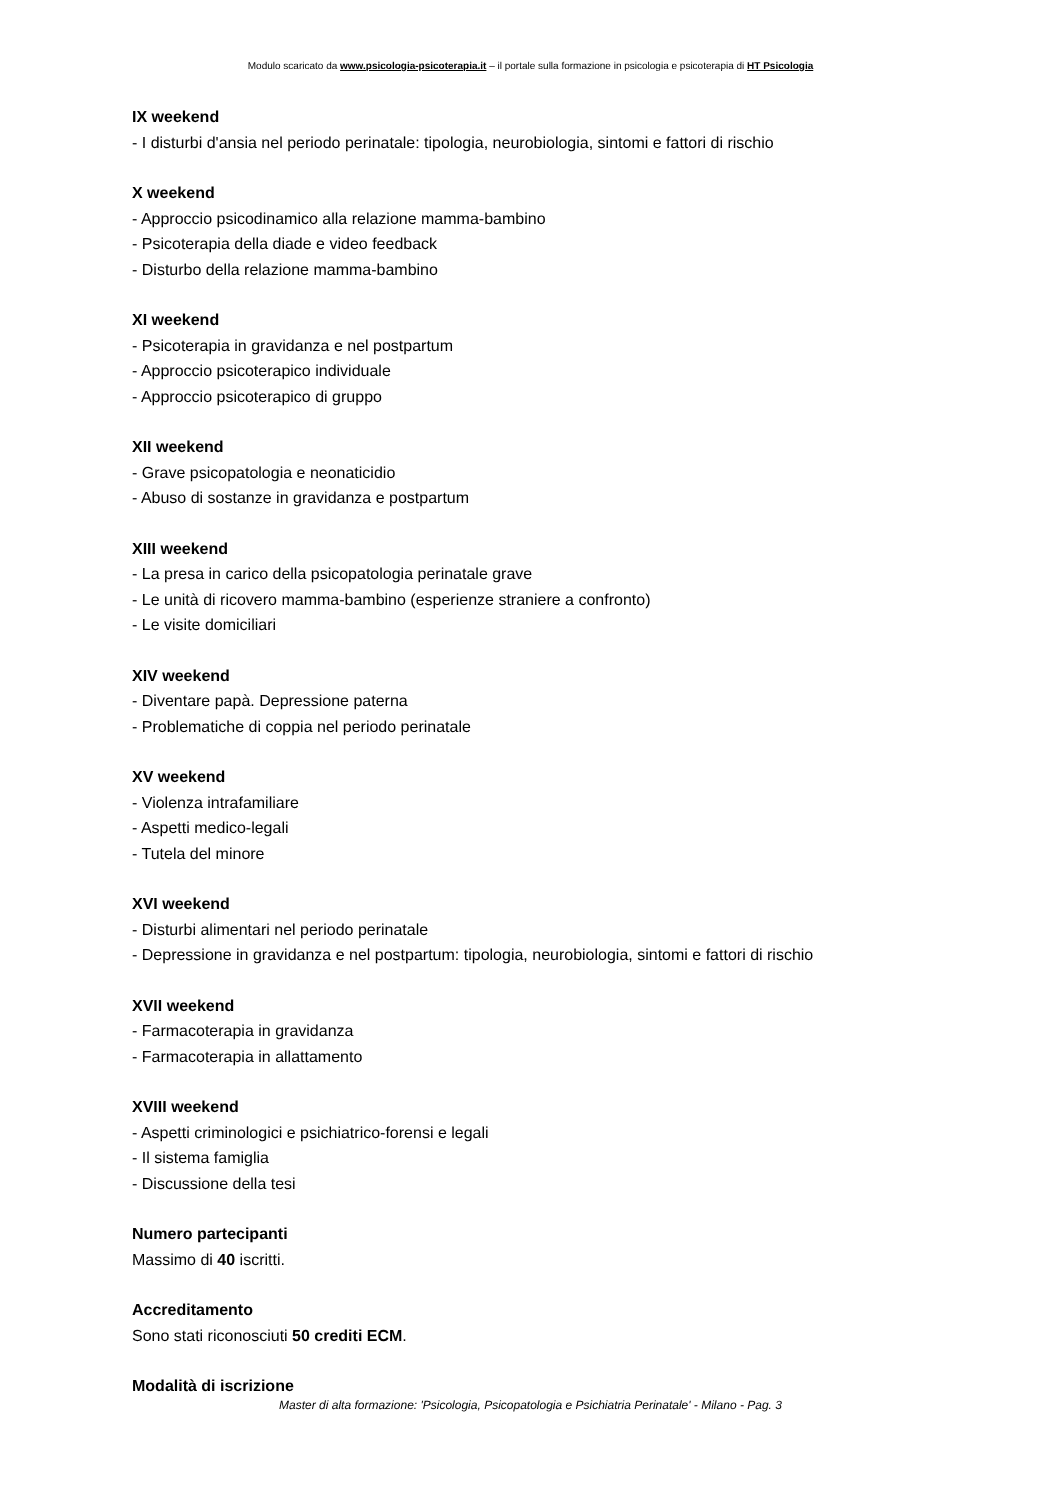Modulo scaricato da www.psicologia-psicoterapia.it – il portale sulla formazione in psicologia e psicoterapia di HT Psicologia
IX weekend
- I disturbi d'ansia nel periodo perinatale: tipologia, neurobiologia, sintomi e fattori di rischio
X weekend
- Approccio psicodinamico alla relazione mamma-bambino
- Psicoterapia della diade e video feedback
- Disturbo della relazione mamma-bambino
XI weekend
- Psicoterapia in gravidanza e nel postpartum
- Approccio psicoterapico individuale
- Approccio psicoterapico di gruppo
XII weekend
- Grave psicopatologia e neonaticidio
- Abuso di sostanze in gravidanza e postpartum
XIII weekend
- La presa in carico della psicopatologia perinatale grave
- Le unità di ricovero mamma-bambino (esperienze straniere a confronto)
- Le visite domiciliari
XIV weekend
- Diventare papà. Depressione paterna
- Problematiche di coppia nel periodo perinatale
XV weekend
- Violenza intrafamiliare
- Aspetti medico-legali
- Tutela del minore
XVI weekend
- Disturbi alimentari nel periodo perinatale
- Depressione in gravidanza e nel postpartum: tipologia, neurobiologia, sintomi e fattori di rischio
XVII weekend
- Farmacoterapia in gravidanza
- Farmacoterapia in allattamento
XVIII weekend
- Aspetti criminologici e psichiatrico-forensi e legali
- Il sistema famiglia
- Discussione della tesi
Numero partecipanti
Massimo di 40 iscritti.
Accreditamento
Sono stati riconosciuti 50 crediti ECM.
Modalità di iscrizione
Master di alta formazione: 'Psicologia, Psicopatologia e Psichiatria Perinatale' - Milano - Pag. 3